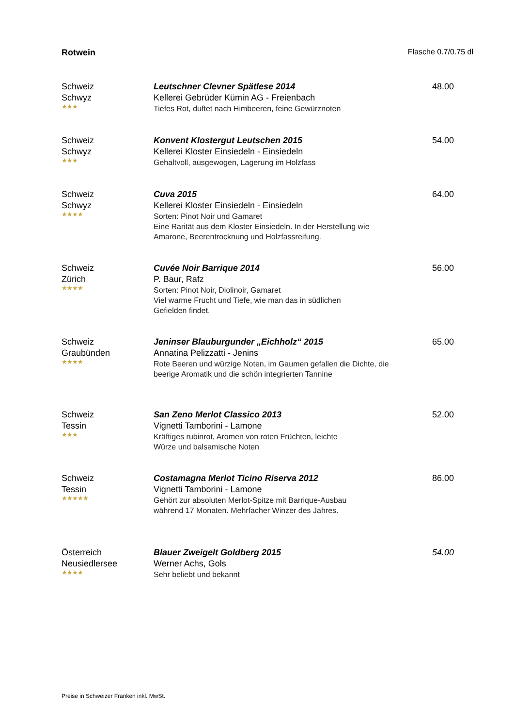Rotwein Flasche 0.7/0.75 dl
Schweiz
Schwyz
★★★
Leutschner Clevner Spätlese 2014
Kellerei Gebrüder Kümin AG - Freienbach
Tiefes Rot, duftet nach Himbeeren, feine Gewürznoten
48.00
Schweiz
Schwyz
★★★
Konvent Klostergut Leutschen 2015
Kellerei Kloster Einsiedeln - Einsiedeln
Gehaltvoll, ausgewogen, Lagerung im Holzfass
54.00
Schweiz
Schwyz
★★★★
Cuva 2015
Kellerei Kloster Einsiedeln - Einsiedeln
Sorten: Pinot Noir und Gamaret
Eine Rarität aus dem Kloster Einsiedeln. In der Herstellung wie Amarone, Beerentrocknung und Holzfassreifung.
64.00
Schweiz
Zürich
★★★★
Cuvée Noir Barrique 2014
P. Baur, Rafz
Sorten: Pinot Noir, Diolinoir, Gamaret
Viel warme Frucht und Tiefe, wie man das in südlichen
Gefielden findet.
56.00
Schweiz
Graubünden
★★★★
Jeninser Blauburgunder „Eichholz“ 2015
Annatina Pelizzatti - Jenins
Rote Beeren und würzige Noten, im Gaumen gefallen die Dichte, die beerige Aromatik und die schön integrierten Tannine
65.00
Schweiz
Tessin
★★★
San Zeno Merlot Classico 2013
Vignetti Tamborini - Lamone
Kräftiges rubinrot, Aromen von roten Früchten, leichte
Würze und balsamische Noten
52.00
Schweiz
Tessin
★★★★★
Costamagna Merlot Ticino Riserva 2012
Vignetti Tamborini - Lamone
Gehört zur absoluten Merlot-Spitze mit Barrique-Ausbau
während 17 Monaten. Mehrfacher Winzer des Jahres.
86.00
Österreich
Neusiedlersee
★★★★
Blauer Zweigelt Goldberg 2015
Werner Achs, Gols
Sehr beliebt und bekannt
54.00
Preise in Schweizer Franken inkl. MwSt.